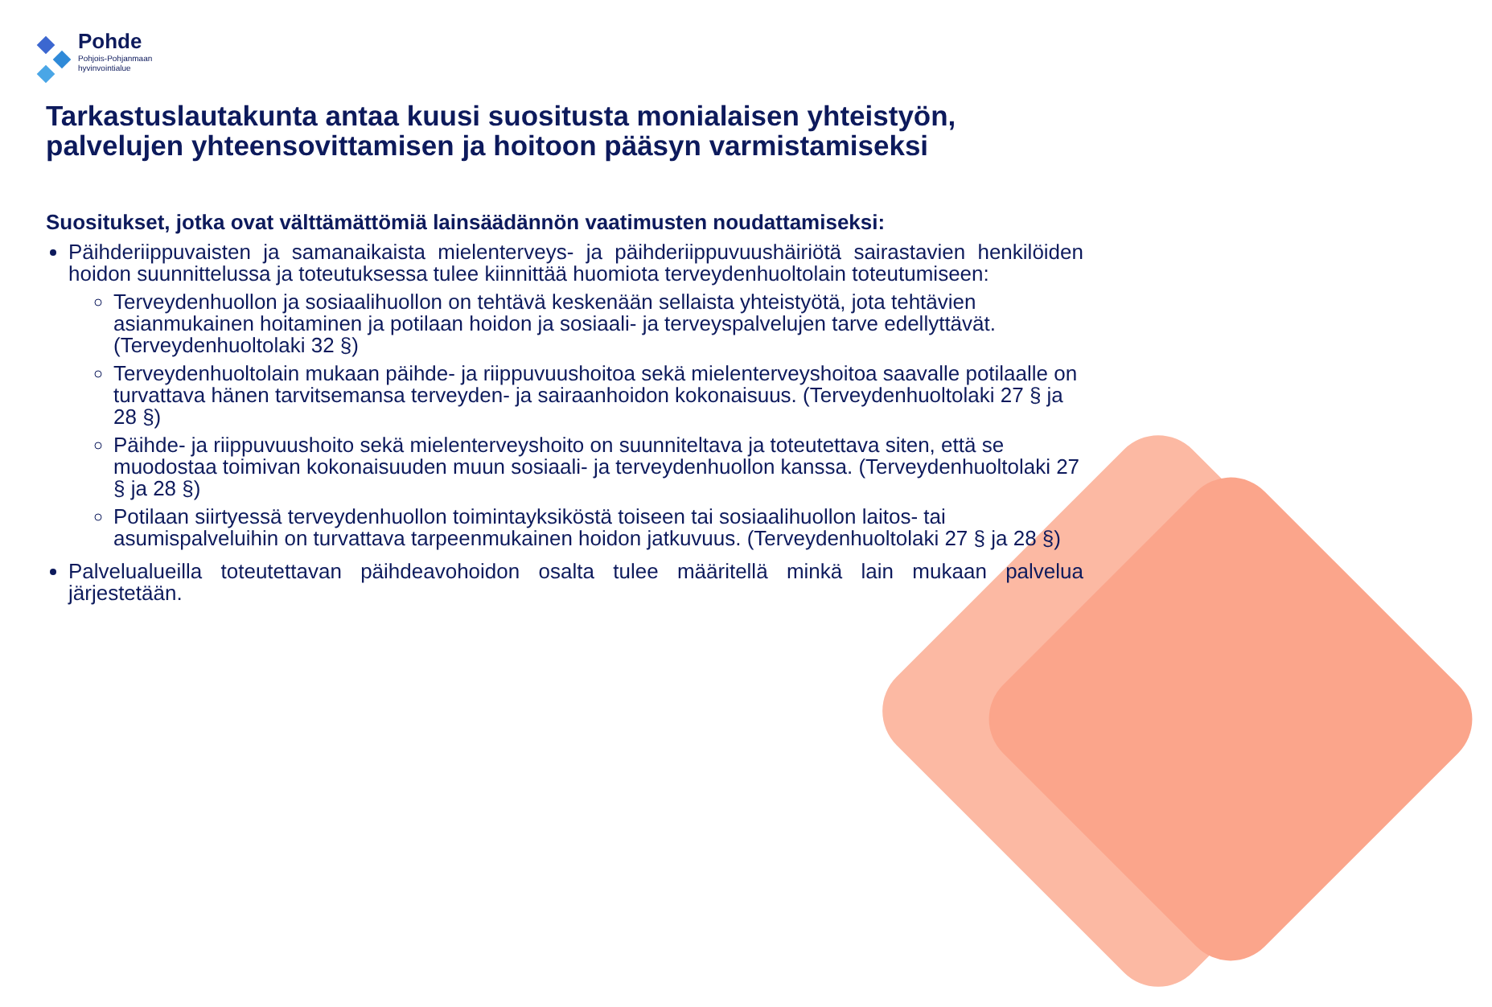Pohde
Pohjois-Pohjanmaan
hyvinvointialue
Tarkastuslautakunta antaa kuusi suositusta monialaisen yhteistyön, palvelujen yhteensovittamisen ja hoitoon pääsyn varmistamiseksi
Suositukset, jotka ovat välttämättömiä lainsäädännön vaatimusten noudattamiseksi:
Päihderiippuvaisten ja samanaikaista mielenterveys- ja päihderiippuvuushäiriötä sairastavien henkilöiden hoidon suunnittelussa ja toteutuksessa tulee kiinnittää huomiota terveydenhuoltolain toteutumiseen:
Terveydenhuollon ja sosiaalihuollon on tehtävä keskenään sellaista yhteistyötä, jota tehtävien asianmukainen hoitaminen ja potilaan hoidon ja sosiaali- ja terveyspalvelujen tarve edellyttävät. (Terveydenhuoltolaki 32 §)
Terveydenhuoltolain mukaan päihde- ja riippuvuushoitoa sekä mielenterveyshoitoa saavalle potilaalle on turvattava hänen tarvitsemansa terveyden- ja sairaanhoidon kokonaisuus. (Terveydenhuoltolaki 27 § ja 28 §)
Päihde- ja riippuvuushoito sekä mielenterveyshoito on suunniteltava ja toteutettava siten, että se muodostaa toimivan kokonaisuuden muun sosiaali- ja terveydenhuollon kanssa. (Terveydenhuoltolaki 27 § ja 28 §)
Potilaan siirtyessä terveydenhuollon toimintayksiköstä toiseen tai sosiaalihuollon laitos- tai asumispalveluihin on turvattava tarpeenmukainen hoidon jatkuvuus. (Terveydenhuoltolaki 27 § ja 28 §)
Palvelualueilla toteutettavan päihdeavohoidon osalta tulee määritellä minkä lain mukaan palvelua järjestetään.